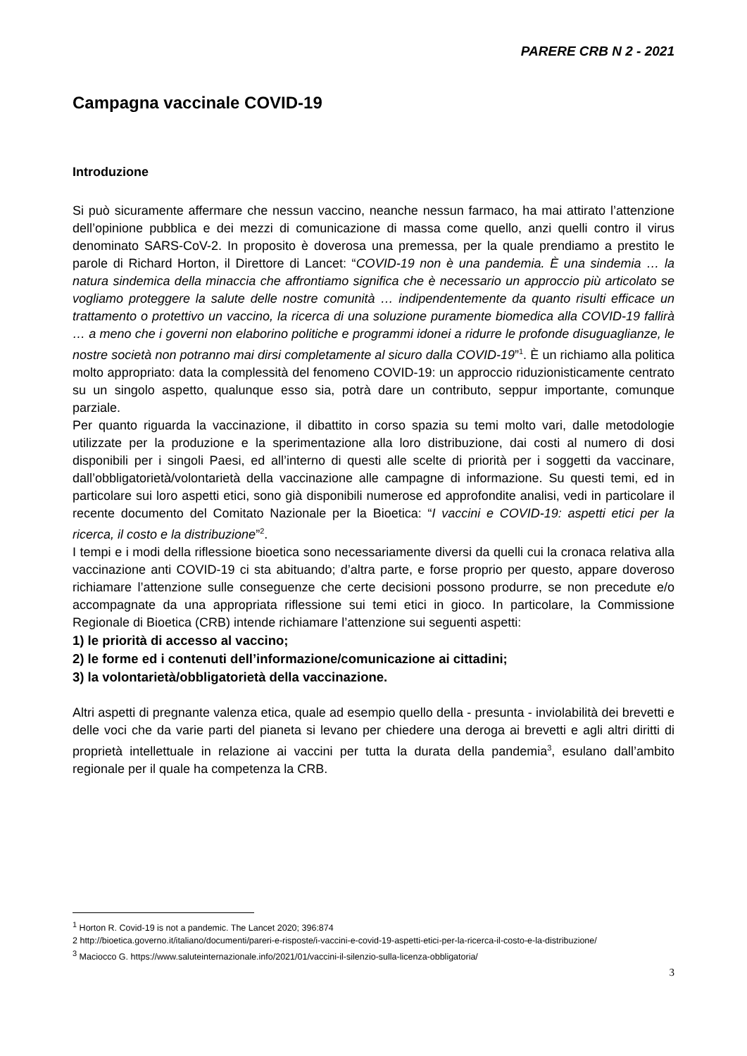PARERE CRB N 2 - 2021
Campagna vaccinale COVID-19
Introduzione
Si può sicuramente affermare che nessun vaccino, neanche nessun farmaco, ha mai attirato l’attenzione dell’opinione pubblica e dei mezzi di comunicazione di massa come quello, anzi quelli contro il virus denominato SARS-CoV-2. In proposito è doverosa una premessa, per la quale prendiamo a prestito le parole di Richard Horton, il Direttore di Lancet: “COVID-19 non è una pandemia. È una sindemia … la natura sindemica della minaccia che affrontiamo significa che è necessario un approccio più articolato se vogliamo proteggere la salute delle nostre comunità … indipendentemente da quanto risulti efficace un trattamento o protettivo un vaccino, la ricerca di una soluzione puramente biomedica alla COVID-19 fallirà … a meno che i governi non elaborino politiche e programmi idonei a ridurre le profonde disuguaglianze, le nostre società non potranno mai dirsi completamente al sicuro dalla COVID-19”<sup>1</sup>. È un richiamo alla politica molto appropriato: data la complessità del fenomeno COVID-19: un approccio riduzionisticamente centrato su un singolo aspetto, qualunque esso sia, potrà dare un contributo, seppur importante, comunque parziale.
Per quanto riguarda la vaccinazione, il dibattito in corso spazia su temi molto vari, dalle metodologie utilizzate per la produzione e la sperimentazione alla loro distribuzione, dai costi al numero di dosi disponibili per i singoli Paesi, ed all’interno di questi alle scelte di priorità per i soggetti da vaccinare, dall’obbligatorietà/volontarietà della vaccinazione alle campagne di informazione. Su questi temi, ed in particolare sui loro aspetti etici, sono già disponibili numerose ed approfondite analisi, vedi in particolare il recente documento del Comitato Nazionale per la Bioetica: “I vaccini e COVID-19: aspetti etici per la ricerca, il costo e la distribuzione”<sup>2</sup>.
I tempi e i modi della riflessione bioetica sono necessariamente diversi da quelli cui la cronaca relativa alla vaccinazione anti COVID-19 ci sta abituando; d’altra parte, e forse proprio per questo, appare doveroso richiamare l’attenzione sulle conseguenze che certe decisioni possono produrre, se non precedute e/o accompagnate da una appropriata riflessione sui temi etici in gioco. In particolare, la Commissione Regionale di Bioetica (CRB) intende richiamare l’attenzione sui seguenti aspetti:
1) le priorità di accesso al vaccino;
2) le forme ed i contenuti dell’informazione/comunicazione ai cittadini;
3) la volontarietà/obbligatorietà della vaccinazione.
Altri aspetti di pregnante valenza etica, quale ad esempio quello della - presunta - inviolabilità dei brevetti e delle voci che da varie parti del pianeta si levano per chiedere una deroga ai brevetti e agli altri diritti di proprietà intellettuale in relazione ai vaccini per tutta la durata della pandemia<sup>3</sup>, esulano dall’ambito regionale per il quale ha competenza la CRB.
<sup>1</sup> Horton R. Covid-19 is not a pandemic. The Lancet 2020; 396:874
2 http://bioetica.governo.it/italiano/documenti/pareri-e-risposte/i-vaccini-e-covid-19-aspetti-etici-per-la-ricerca-il-costo-e-la-distribuzione/
<sup>3</sup> Maciocco G. https://www.saluteinternazionale.info/2021/01/vaccini-il-silenzio-sulla-licenza-obbligatoria/
3